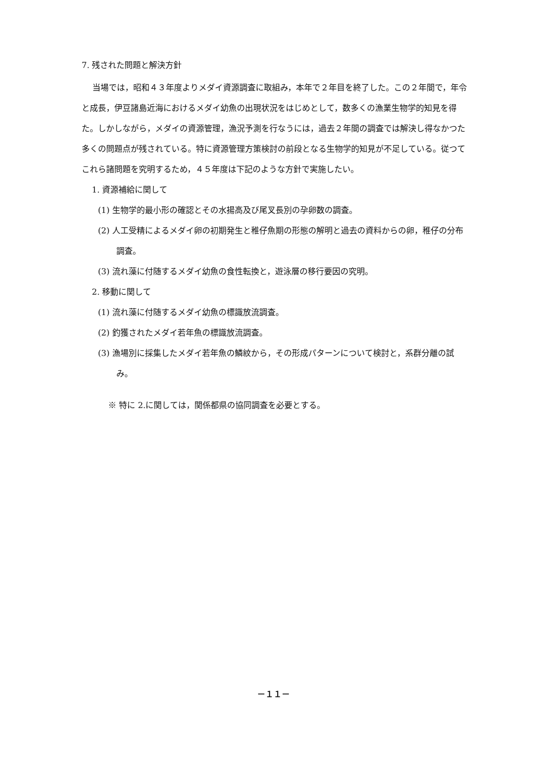7. 残された問題と解決方針
当場では，昭和４３年度よりメダイ資源調査に取組み，本年で２年目を終了した。この２年間で，年令と成長，伊豆諸島近海におけるメダイ幼魚の出現状況をはじめとして，数多くの漁業生物学的知見を得た。しかしながら，メダイの資源管理，漁況予測を行なうには，過去２年間の調査では解決し得なかつた多くの問題点が残されている。特に資源管理方策検討の前段となる生物学的知見が不足している。従つてこれら諸問題を究明するため，４５年度は下記のような方針で実施したい。
1. 資源補給に関して
(1) 生物学的最小形の確認とその水揚高及び尾叉長別の孕卵数の調査。
(2) 人工受精によるメダイ卵の初期発生と稚仔魚期の形態の解明と過去の資料からの卵，稚仔の分布調査。
(3) 流れ藻に付随するメダイ幼魚の食性転換と，遊泳層の移行要因の究明。
2. 移動に関して
(1) 流れ藻に付随するメダイ幼魚の標識放流調査。
(2) 釣獲されたメダイ若年魚の標識放流調査。
(3) 漁場別に採集したメダイ若年魚の鱗紋から，その形成パターンについて検討と，系群分離の試み。
※ 特に 2.に関しては，関係都県の協同調査を必要とする。
－１１－